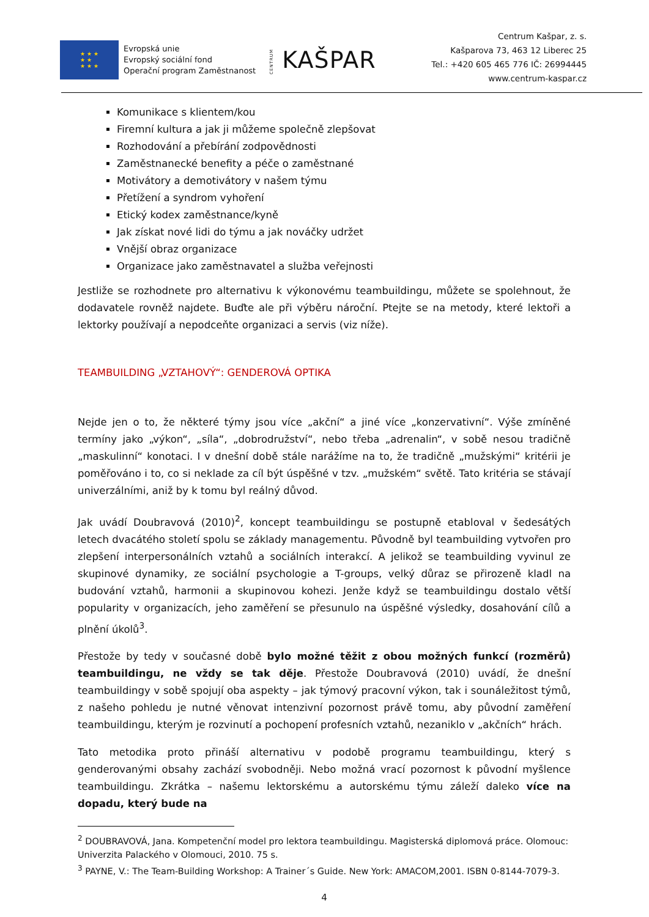★ ★ ★
★ ★
★ ★ ★
Evropská unie
Evropský sociální fond
Operační program Zaměstnanost
CENTRUM KAŠPAR
Centrum Kašpar, z. s.
Kašparova 73, 463 12 Liberec 25
Tel.: +420 605 465 776 IČ: 26994445
www.centrum-kaspar.cz
Komunikace s klientem/kou
Firemní kultura a jak ji můžeme společně zlepšovat
Rozhodování a přebírání zodpovědnosti
Zaměstnanecké benefity a péče o zaměstnané
Motivátory a demotivátory v našem týmu
Přetížení a syndrom vyhoření
Etický kodex zaměstnance/kyně
Jak získat nové lidi do týmu a jak nováčky udržet
Vnější obraz organizace
Organizace jako zaměstnavatel a služba veřejnosti
Jestliže se rozhodnete pro alternativu k výkonovému teambuildingu, můžete se spolehnout, že dodavatele rovněž najdete. Buďte ale při výběru nároční. Ptejte se na metody, které lektoři a lektorky používají a nepodceňte organizaci a servis (viz níže).
TEAMBUILDING „VZTAHOVÝ“: GENDEROVÁ OPTIKA
Nejde jen o to, že některé týmy jsou více „akční“ a jiné více „konzervativní“. Výše zmíněné termíny jako „výkon“, „síla“, „dobrodružství“, nebo třeba „adrenalin“, v sobě nesou tradičně „maskulinní“ konotaci. I v dnešní době stále narážíme na to, že tradičně „mužskými“ kritérii je poměřováno i to, co si neklade za cíl být úspěšné v tzv. „mužském“ světě. Tato kritéria se stávají univerzálními, aniž by k tomu byl reálný důvod.
Jak uvádí Doubravová (2010)<sup>2</sup>, koncept teambuildingu se postupně etabloval v šedesátých letech dvacátého století spolu se základy managementu. Původně byl teambuilding vytvořen pro zlepšení interpersonálních vztahů a sociálních interakcí. A jelikož se teambuilding vyvinul ze skupinové dynamiky, ze sociální psychologie a T-groups, velký důraz se přirozeně kladl na budování vztahů, harmonii a skupinovou kohezi. Jenže když se teambuildingu dostalo větší popularity v organizacích, jeho zaměření se přesunulo na úspěšné výsledky, dosahování cílů a plnění úkolů<sup>3</sup>.
Přestože by tedy v současné době bylo možné těžit z obou možných funkcí (rozměrů) teambuildingu, ne vždy se tak děje. Přestože Doubravová (2010) uvádí, že dnešní teambuildingy v sobě spojují oba aspekty – jak týmový pracovní výkon, tak i sounáležitost týmů, z našeho pohledu je nutné věnovat intenzivní pozornost právě tomu, aby původní zaměření teambuildingu, kterým je rozvinutí a pochopení profesních vztahů, nezaniklo v „akčních“ hrách.
Tato metodika proto přináší alternativu v podobě programu teambuildingu, který s genderovanými obsahy zachází svobodněji. Nebo možná vrací pozornost k původní myšlence teambuildingu. Zkrátka – našemu lektorskému a autorskému týmu záleží daleko více na dopadu, který bude na
<sup>2</sup> DOUBRAVOVÁ, Jana. Kompetenční model pro lektora teambuildingu. Magisterská diplomová práce. Olomouc: Univerzita Palackého v Olomouci, 2010. 75 s.
<sup>3</sup> PAYNE, V.: The Team-Building Workshop: A Trainer´s Guide. New York: AMACOM,2001. ISBN 0-8144-7079-3.
4